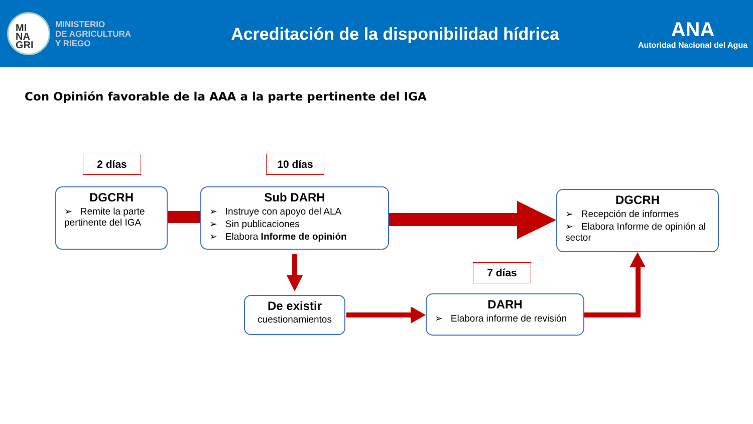MI
NA
GRI
MINISTERIO
DE AGRICULTURA
Y RIEGO
Acreditación de la disponibilidad hídrica
ANA
Autoridad Nacional del Agua
Con Opinión favorable de la AAA a la parte pertinente del IGA
2 días 10 días
7 días
DGCRH
➢ Remite la parte pertinente del IGA
Sub DARH
➢ Instruye con apoyo del ALA
➢ Sin publicaciones
➢ Elabora Informe de opinión
DGCRH
➢ Recepción de informes
➢ Elabora Informe de opinión al sector
De existir
cuestionamientos
DARH
➢ Elabora informe de revisión